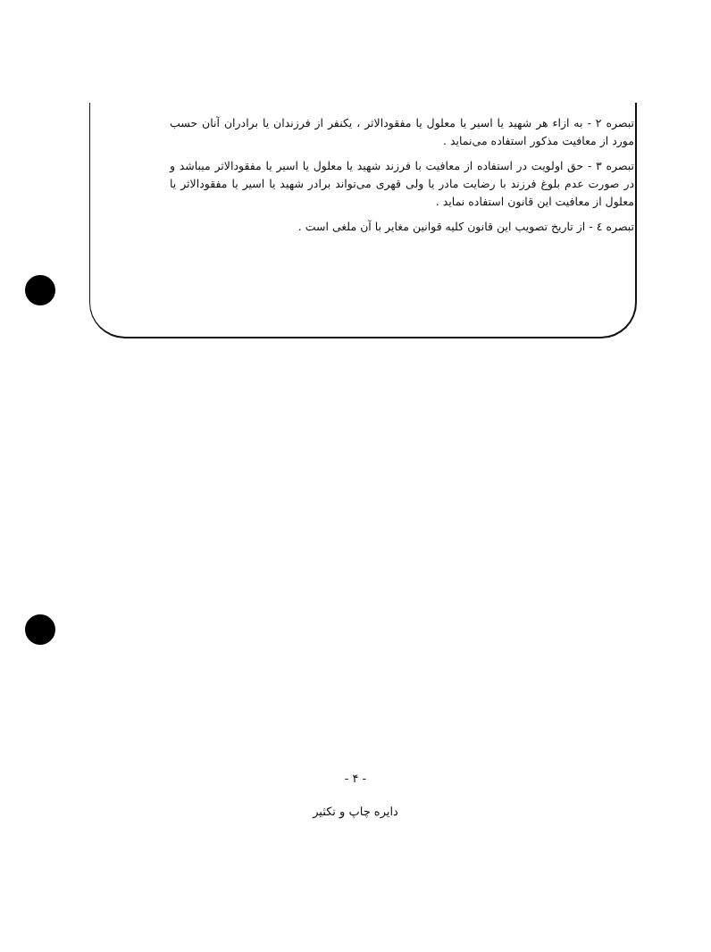تبصره ۲ - به ازاء هر شهید یا اسیر یا معلول یا مفقودالاثر ، یکنفر از فرزندان یا برادران آنان حسب مورد از معافیت مذکور استفاده می‌نماید .
تبصره ۳ - حق اولویت در استفاده از معافیت با فرزند شهید یا معلول یا اسیر یا مفقودالاثر میباشد و در صورت عدم بلوغ فرزند با رضایت مادر یا ولی قهری می‌تواند برادر شهید یا اسیر یا مفقودالاثر یا معلول از معافیت این قانون استفاده نماید .
تبصره ٤ - از تاریخ تصویب این قانون کلیه قوانین مغایر با آن ملغی است .
- ۴ -
دایره چاپ و تکثیر